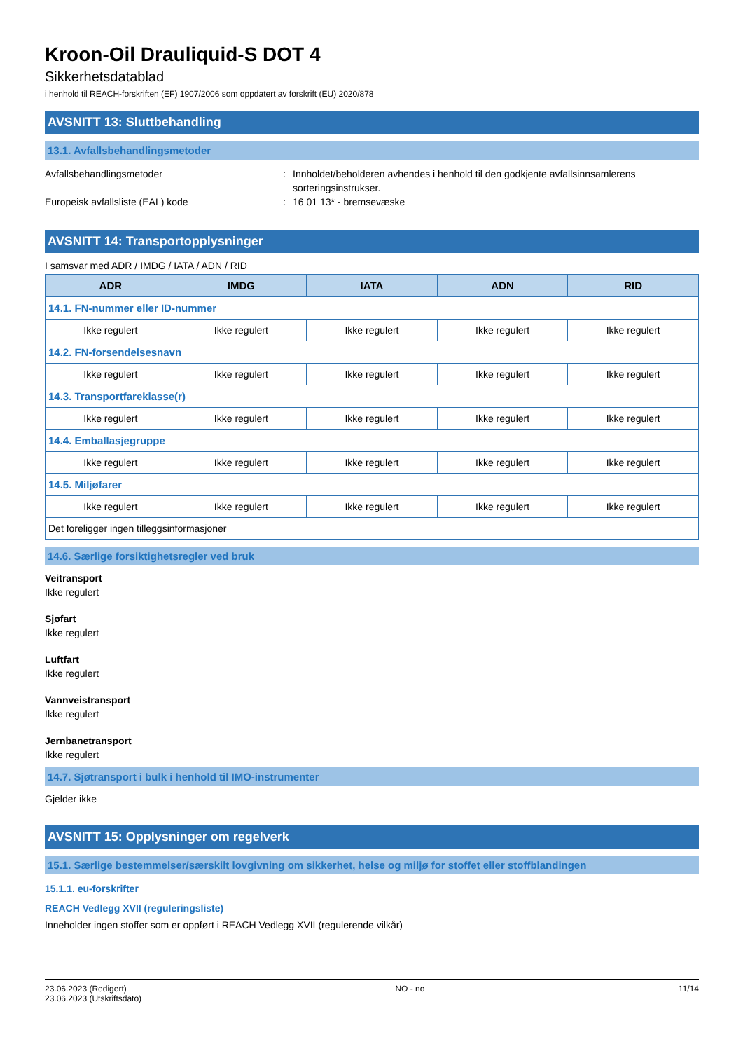Kroon-Oil Drauliquid-S DOT 4
Sikkerhetsdatablad
i henhold til REACH-forskriften (EF) 1907/2006 som oppdatert av forskrift (EU) 2020/878
AVSNITT 13: Sluttbehandling
13.1. Avfallsbehandlingsmetoder
Avfallsbehandlingsmetoder : Innholdet/beholderen avhendes i henhold til den godkjente avfallsinnsamlerens sorteringsinstrukser.
Europeisk avfallsliste (EAL) kode : 16 01 13* - bremsevæske
AVSNITT 14: Transportopplysninger
I samsvar med ADR / IMDG / IATA / ADN / RID
| ADR | IMDG | IATA | ADN | RID |
| --- | --- | --- | --- | --- |
| 14.1. FN-nummer eller ID-nummer | | | | |
| Ikke regulert | Ikke regulert | Ikke regulert | Ikke regulert | Ikke regulert |
| 14.2. FN-forsendelsesnavn | | | | |
| Ikke regulert | Ikke regulert | Ikke regulert | Ikke regulert | Ikke regulert |
| 14.3. Transportfareklasse(r) | | | | |
| Ikke regulert | Ikke regulert | Ikke regulert | Ikke regulert | Ikke regulert |
| 14.4. Emballasjegruppe | | | | |
| Ikke regulert | Ikke regulert | Ikke regulert | Ikke regulert | Ikke regulert |
| 14.5. Miljøfarer | | | | |
| Ikke regulert | Ikke regulert | Ikke regulert | Ikke regulert | Ikke regulert |
| Det foreligger ingen tilleggsinformasjoner | | | | |
14.6. Særlige forsiktighetsregler ved bruk
Veitransport
Ikke regulert
Sjøfart
Ikke regulert
Luftfart
Ikke regulert
Vannveistransport
Ikke regulert
Jernbanetransport
Ikke regulert
14.7. Sjøtransport i bulk i henhold til IMO-instrumenter
Gjelder ikke
AVSNITT 15: Opplysninger om regelverk
15.1. Særlige bestemmelser/særskilt lovgivning om sikkerhet, helse og miljø for stoffet eller stoffblandingen
15.1.1. eu-forskrifter
REACH Vedlegg XVII (reguleringsliste)
Inneholder ingen stoffer som er oppført i REACH Vedlegg XVII (regulerende vilkår)
23.06.2023 (Redigert)
23.06.2023 (Utskriftsdato)
NO - no 11/14